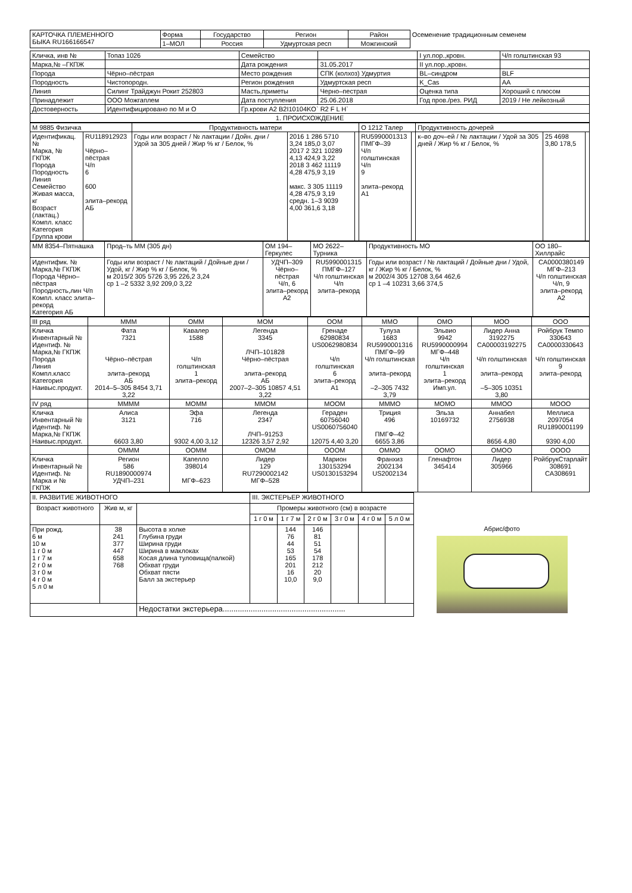| КАРТОЧКА ПЛЕМЕННОГО БЫКА RU166166547 | Форма | Государство | Регион | Район | Осеменение традиционным семенем |
| | 1–МОЛ | Россия | Удмуртская респ | Можгинский | |
| Кличка, инв № | Топаз 1026 | Семейство | | I ул.пор.,кровн. | Ч/п голштинская 93 |
| Марка,№ –ГКПЖ | | Дата рождения | 31.05.2017 | II ул.пор.,кровн. | |
| Порода | Чёрно–пёстрая | Место рождения | СПК (колхоз) Удмуртия | BL–синдром | BLF |
| Породность | Чистопородн. | Регион рождения | Удмуртская респ | K_Cas | AA |
| Линия | Силинг Трайджун Рокит 252803 | Масть,приметы | Черно–пестрая | Оценка типа | Хороший с плюсом |
| Принадлежит | ООО Можгаплем | Дата поступления | 25.06.2018 | Год пров./рез. РИД | 2019 / Не лейкозный |
| Достоверность | Идентифицировано по М и О | Гр.крови A2 B2I10104KO` R2 F L H` | | | |
| 1. ПРОИСХОЖДЕНИЕ | | | | | |
| М 9885 Физичка | | Продуктивность матери | | | О 1212 Талер | | Продуктивность дочерей | | |
| Идентификац.№ Марка, № ГКПЖ Порода Породность Линия Семейство Живая масса, кг Возраст (лактац.) Компл. класс Категория Группа крови | RU118912923 Чёрно–пёстрая Ч/п 6 600 элита–рекорд АБ | Годы или возраст / № лактации / Дойн. дни / Удой за 305 дней / Жир % кг / Белок, % | 2016 1 286 5710 3,24 185,0 3,07 2017 2 321 10289 4,13 424,9 3,22 2018 3 462 11119 4,28 475,9 3,19 макс. 3 305 11119 4,28 475,9 3,19 средн. 1–3 9039 4,00 361,6 3,18 | | RU5990001313 ПМГФ–39 Ч/п голштинская Ч/п 9 элита–рекорд А1 | | к–во доч–ей / № лактации / Удой за 305 дней / Жир % кг / Белок, % | 25 4698 3,80 178,5 | |
| ММ 8354–Пятнашка | Прод–ть ММ (305 дн) | ОМ 194–Геркулес | МО 2622–Турника | Продуктивность МО | ОО 180–Хиллрайс |
| Идентифик. № Марка,№ ГКПЖ Порода Чёрно–пёстрая Породность,лин Ч/п Компл. класс элита–рекорд Категория АБ | Годы или возраст / № лактаций / Дойные дни / Удой, кг / Жир % кг / Белок, % м 2015/2 305 5726 3,95 226,2 3,24 ср 1 –2 5332 3,92 209,0 3,22 | УДЧП–309 Чёрно–пёстрая Ч/п, 6 элита–рекорд А2 | RU5990001315 ПМГФ–127 Ч/п голштинская Ч/п элита–рекорд | Годы или возраст / № лактаций / Дойные дни / Удой, кг / Жир % кг / Белок, % м 2002/4 305 12708 3,64 462,6 ср 1 –4 10231 3,66 374,5 | CA0000380149 МГФ–213 Ч/п голштинская Ч/п, 9 элита–рекорд А2 |
| III ряд | МММ | ОММ | МОМ | ООМ | ММО | ОМО | МОО | ООО |
| Кличка Инвентарный № Идентиф. № Марка,№ ГКПЖ Порода Линия Компл.класс Категория Наивыс.продукт. | Фата 7321 Чёрно–пёстрая элита–рекорд АБ 2014–5–305 8454 3,71 3,22 | Кавалер 1588 Ч/п голштинская 1 элита–рекорд | Легенда 3345 ЛЧП–101828 Чёрно–пёстрая элита–рекорд АБ 2007–2–305 10857 4,51 3,22 | Гренаде 62980834 US0062980834 Ч/п голштинская 6 элита–рекорд А1 | Тулуза 1683 RU5990001316 ПМГФ–99 Ч/п голштинская элита–рекорд –2–305 7432 3,79 | Эльвио 9942 RU5990000994 МГФ–448 Ч/п голштинская 1 элита–рекорд Имп.ул. | Лидер Анна 3192275 CA00003192275 Ч/п голштинская элита–рекорд –5–305 10351 3,80 | Ройбрук Темпо 330643 CA0000330643 Ч/п голштинская 9 элита–рекорд |
| IV ряд | ММММ | МОММ | ММОМ | МООМ | МММО | МОМО | ММОО | МООО |
| Кличка Инвентарный № Идентиф. № Марка,№ ГКПЖ Наивыс.продукт. | Алиса 3121 6603 3,80 | Эфа 716 9302 4,00 3,12 | Легенда 2347 ЛЧП–91253 12326 3,57 2,92 | Гераден 60756040 US0060756040 12075 4,40 3,20 | Триция 496 ПМГФ–42 6655 3,86 | Эльза 10169732 | Аннабел 2756938 8656 4,80 | Меллиса 2097054 RU1890001199 9390 4,00 |
| | ОМММ | ООММ | ОМОМ | ОООМ | ОММО | ООМО | ОМОО | ОООО |
| Кличка Инвентарный № Идентиф. № Марка и № ГКПЖ | Регион 586 RU1890000974 УДЧП–231 | Капелло 398014 МГФ–623 | Лидер 129 RU7290002142 МГФ–528 | Марион 130153294 US0130153294 | Франхиз 2002134 US2002134 | Гленафтон 345414 | Лидер 305966 | РойбрукСтарлайт 308691 CA308691 |
| II. РАЗВИТИЕ ЖИВОТНОГО | | | III. ЭКСТЕРЬЕР ЖИВОТНОГО | | | | | |
| Возраст животного | Жив м, кг | | Промеры животного (см) в возрасте | | | | | |
| | | | 1 г 0 м | 1 г 7 м | 2 г 0 м | 3 г 0 м | 4 г 0 м | 5 л 0 м |
| При рожд. 6 м 10 м 1 г 0 м 1 г 7 м 2 г 0 м 3 г 0 м 4 г 0 м 5 л 0 м | 38 241 377 447 658 768 | Высота в холке Глубина груди Ширина груди Ширина в маклоках Косая длина туловища(палкой) Обхват груди Обхват пясти Балл за экстерьер | | 144 76 44 53 165 201 16 10,0 | 146 81 51 54 178 212 20 9,0 | | | |
| | | Недостатки экстерьера......................................................... | | | | | | |
Абрис/фото